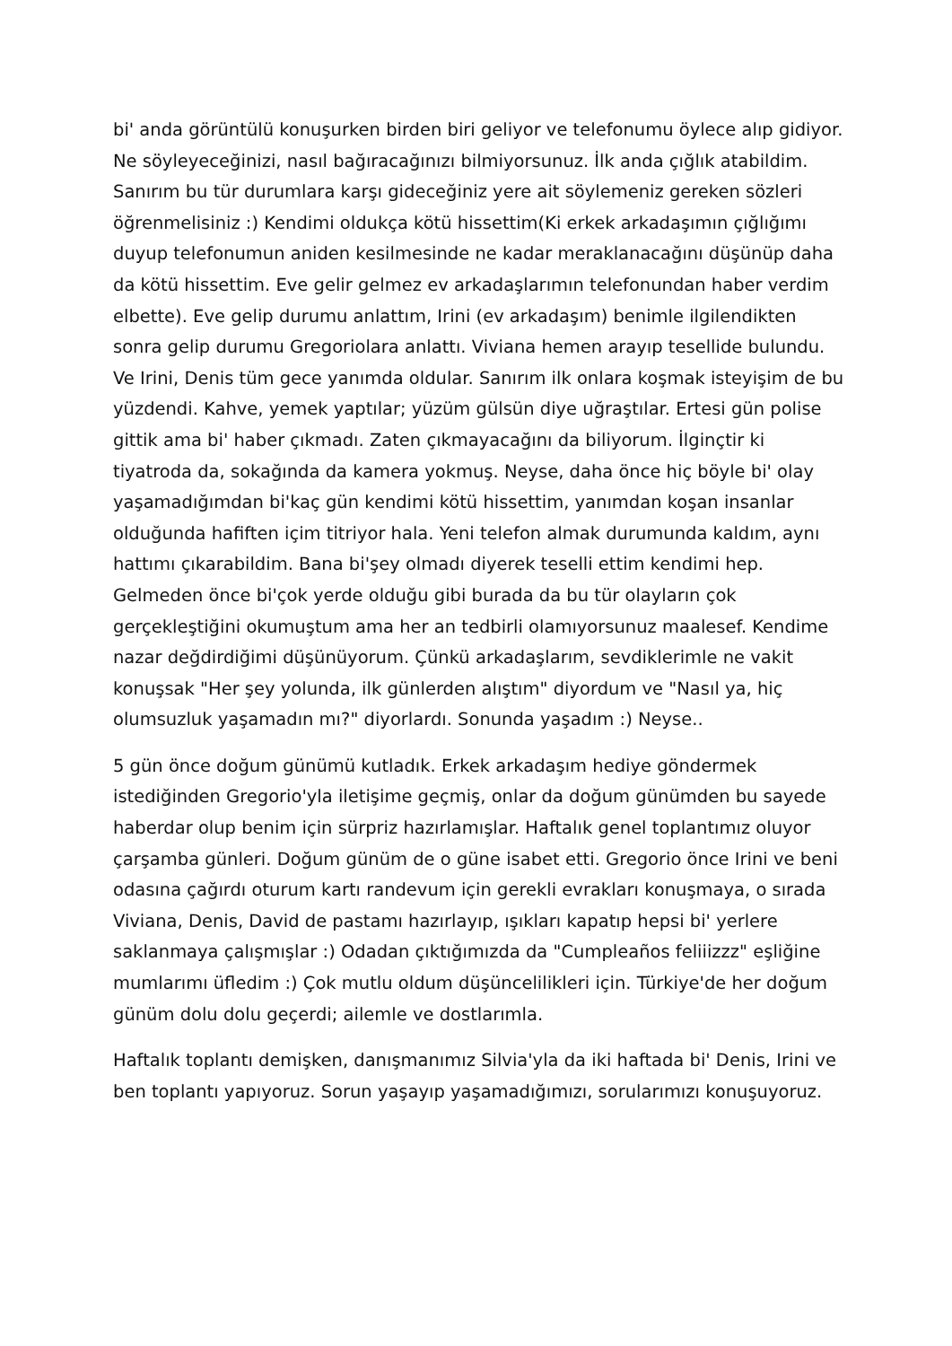bi' anda görüntülü konuşurken birden biri geliyor ve telefonumu öylece alıp gidiyor. Ne söyleyeceğinizi, nasıl bağıracağınızı bilmiyorsunuz. İlk anda çığlık atabildim. Sanırım bu tür durumlara karşı gideceğiniz yere ait söylemeniz gereken sözleri öğrenmelisiniz :) Kendimi oldukça kötü hissettim(Ki erkek arkadaşımın çığlığımı duyup telefonumun aniden kesilmesinde ne kadar meraklanacağını düşünüp daha da kötü hissettim. Eve gelir gelmez ev arkadaşlarımın telefonundan haber verdim elbette). Eve gelip durumu anlattım, Irini (ev arkadaşım) benimle ilgilendikten sonra gelip durumu Gregoriolara anlattı. Viviana hemen arayıp tesellide bulundu. Ve Irini, Denis tüm gece yanımda oldular. Sanırım ilk onlara koşmak isteyişim de bu yüzdendi. Kahve, yemek yaptılar; yüzüm gülsün diye uğraştılar. Ertesi gün polise gittik ama bi' haber çıkmadı. Zaten çıkmayacağını da biliyorum. İlginçtir ki tiyatroda da, sokağında da kamera yokmuş. Neyse, daha önce hiç böyle bi' olay yaşamadığımdan bi'kaç gün kendimi kötü hissettim, yanımdan koşan insanlar olduğunda hafiften içim titriyor hala. Yeni telefon almak durumunda kaldım, aynı hattımı çıkarabildim. Bana bi'şey olmadı diyerek teselli ettim kendimi hep. Gelmeden önce bi'çok yerde olduğu gibi burada da bu tür olayların çok gerçekleştiğini okumuştum ama her an tedbirli olamıyorsunuz maalesef. Kendime nazar değdirdiğimi düşünüyorum. Çünkü arkadaşlarım, sevdiklerimle ne vakit konuşsak "Her şey yolunda, ilk günlerden alıştım" diyordum ve "Nasıl ya, hiç olumsuzluk yaşamadın mı?" diyorlardı. Sonunda yaşadım :) Neyse..
5 gün önce doğum günümü kutladık. Erkek arkadaşım hediye göndermek istediğinden Gregorio'yla iletişime geçmiş, onlar da doğum günümden bu sayede haberdar olup benim için sürpriz hazırlamışlar. Haftalık genel toplantımız oluyor çarşamba günleri. Doğum günüm de o güne isabet etti. Gregorio önce Irini ve beni odasına çağırdı oturum kartı randevum için gerekli evrakları konuşmaya, o sırada Viviana, Denis, David de pastamı hazırlayıp, ışıkları kapatıp hepsi bi' yerlere saklanmaya çalışmışlar :) Odadan çıktığımızda da "Cumpleaños feliiizzz" eşliğine mumlarımı üfledim :) Çok mutlu oldum düşüncelilikleri için. Türkiye'de her doğum günüm dolu dolu geçerdi; ailemle ve dostlarımla.
Haftalık toplantı demişken, danışmanımız Silvia'yla da iki haftada bi' Denis, Irini ve ben toplantı yapıyoruz. Sorun yaşayıp yaşamadığımızı, sorularımızı konuşuyoruz.